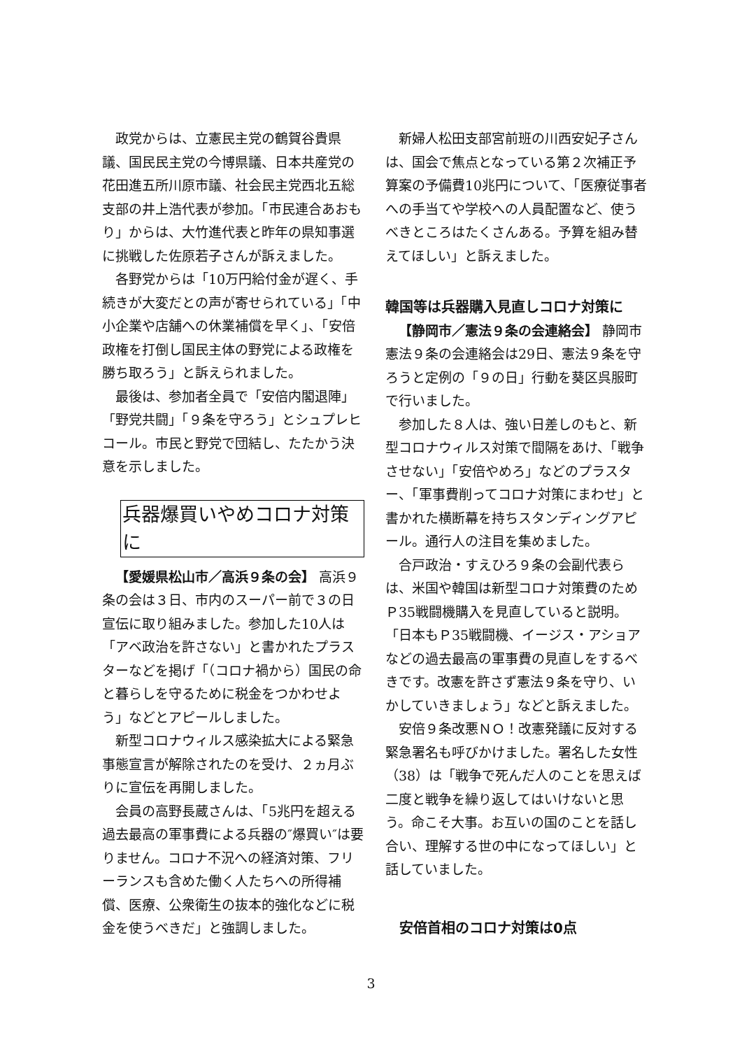政党からは、立憲民主党の鶴賀谷貴県議、国民民主党の今博県議、日本共産党の花田進五所川原市議、社会民主党西北五総支部の井上浩代表が参加。「市民連合あおもり」からは、大竹進代表と昨年の県知事選に挑戦した佐原若子さんが訴えました。
各野党からは「10万円給付金が遅く、手続きが大変だとの声が寄せられている」「中小企業や店舗への休業補償を早く」、「安倍政権を打倒し国民主体の野党による政権を勝ち取ろう」と訴えられました。
最後は、参加者全員で「安倍内閣退陣」「野党共闘」「９条を守ろう」とシュプレヒコール。市民と野党で団結し、たたかう決意を示しました。
兵器爆買いやめコロナ対策に
【愛媛県松山市／高浜９条の会】 高浜９条の会は３日、市内のスーパー前で３の日宣伝に取り組みました。参加した10人は「アベ政治を許さない」と書かれたプラスターなどを掲げ「（コロナ禍から）国民の命と暮らしを守るために税金をつかわせよう」などとアピールしました。
新型コロナウィルス感染拡大による緊急事態宣言が解除されたのを受け、２ヵ月ぶりに宣伝を再開しました。
会員の高野長蔵さんは、「5兆円を超える過去最高の軍事費による兵器の″爆買い″は要りません。コロナ不況への経済対策、フリーランスも含めた働く人たちへの所得補償、医療、公衆衛生の抜本的強化などに税金を使うべきだ」と強調しました。
新婦人松田支部宮前班の川西安妃子さんは、国会で焦点となっている第２次補正予算案の予備費10兆円について、「医療従事者への手当てや学校への人員配置など、使うべきところはたくさんある。予算を組み替えてほしい」と訴えました。
韓国等は兵器購入見直しコロナ対策に
【静岡市／憲法９条の会連絡会】 静岡市憲法９条の会連絡会は29日、憲法９条を守ろうと定例の「９の日」行動を葵区呉服町で行いました。
参加した８人は、強い日差しのもと、新型コロナウィルス対策で間隔をあけ、「戦争させない」「安倍やめろ」などのプラスター、「軍事費削ってコロナ対策にまわせ」と書かれた横断幕を持ちスタンディングアピール。通行人の注目を集めました。
合戸政治・すえひろ９条の会副代表らは、米国や韓国は新型コロナ対策費のためＰ35戦闘機購入を見直していると説明。「日本もＰ35戦闘機、イージス・アショアなどの過去最高の軍事費の見直しをするべきです。改憲を許さず憲法９条を守り、いかしていきましょう」などと訴えました。
安倍９条改悪ＮＯ！改憲発議に反対する緊急署名も呼びかけました。署名した女性（38）は「戦争で死んだ人のことを思えば二度と戦争を繰り返してはいけないと思う。命こそ大事。お互いの国のことを話し合い、理解する世の中になってほしい」と話していました。
安倍首相のコロナ対策は0点
3